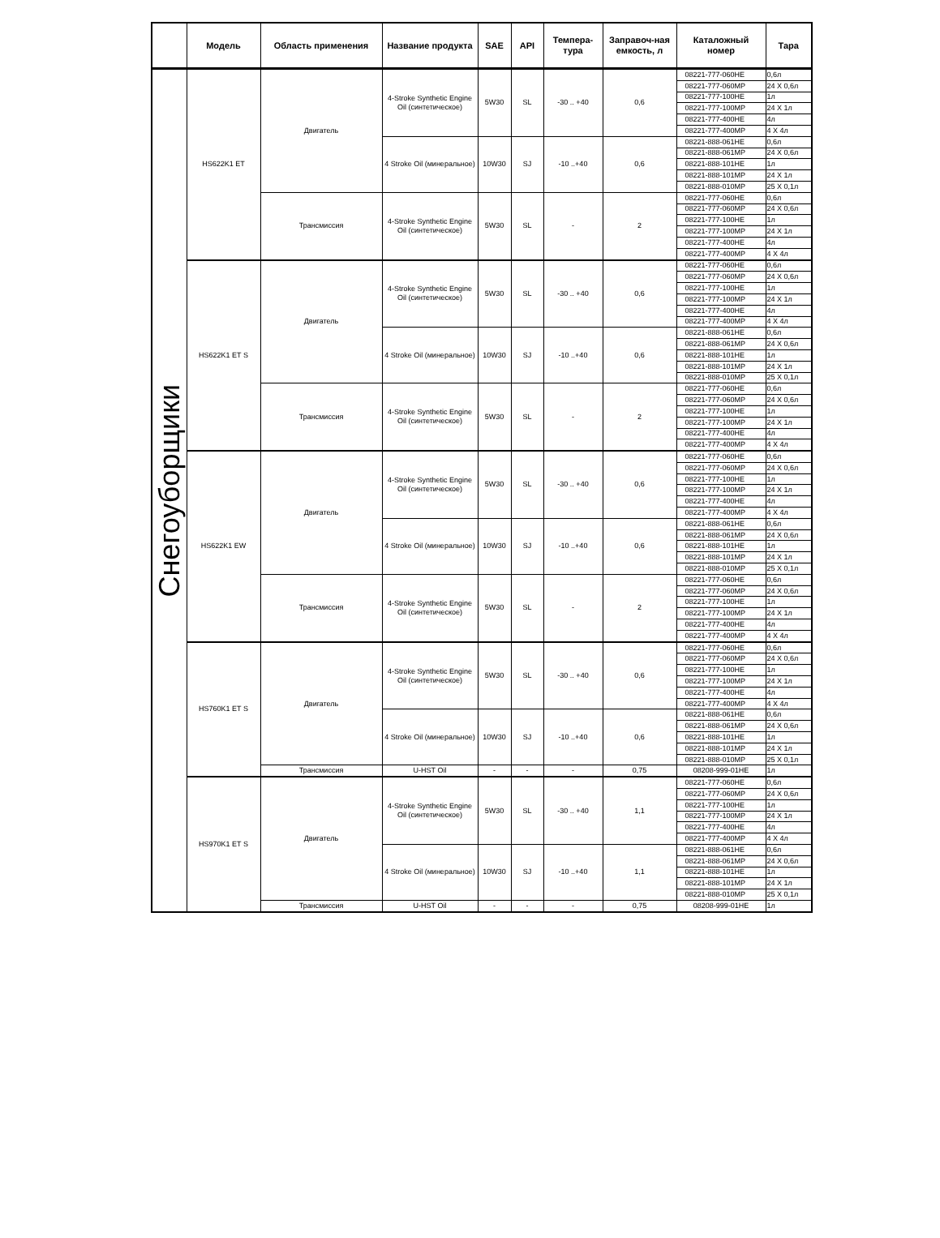| | Модель | Область применения | Название продукта | SAE | API | Темпера-тура | Заправоч-ная емкость, л | Каталожный номер | Тара |
| --- | --- | --- | --- | --- | --- | --- | --- | --- | --- |
| Снегоуборщики | HS622K1 ET | Двигатель | 4-Stroke Synthetic Engine Oil (синтетическое) | 5W30 | SL | -30 .. +40 | 0,6 | 08221-777-060HE | 0,6л |
| | | | | | | | | 08221-777-060MP | 24 X 0,6л |
| | | | | | | | | 08221-777-100HE | 1л |
| | | | | | | | | 08221-777-100MP | 24 X 1л |
| | | | | | | | | 08221-777-400HE | 4л |
| | | | | | | | | 08221-777-400MP | 4 X 4л |
| | | | 4 Stroke Oil (минеральное) | 10W30 | SJ | -10 ..+40 | 0,6 | 08221-888-061HE | 0,6л |
| | | | | | | | | 08221-888-061MP | 24 X 0,6л |
| | | | | | | | | 08221-888-101HE | 1л |
| | | | | | | | | 08221-888-101MP | 24 X 1л |
| | | | | | | | | 08221-888-010MP | 25 X 0,1л |
| | | Трансмиссия | 4-Stroke Synthetic Engine Oil (синтетическое) | 5W30 | SL | - | 2 | 08221-777-060HE | 0,6л |
| | | | | | | | | 08221-777-060MP | 24 X 0,6л |
| | | | | | | | | 08221-777-100HE | 1л |
| | | | | | | | | 08221-777-100MP | 24 X 1л |
| | | | | | | | | 08221-777-400HE | 4л |
| | | | | | | | | 08221-777-400MP | 4 X 4л |
| | HS622K1 ET S | Двигатель | 4-Stroke Synthetic Engine Oil (синтетическое) | 5W30 | SL | -30 .. +40 | 0,6 | 08221-777-060HE | 0,6л |
| | | | | | | | | 08221-777-060MP | 24 X 0,6л |
| | | | | | | | | 08221-777-100HE | 1л |
| | | | | | | | | 08221-777-100MP | 24 X 1л |
| | | | | | | | | 08221-777-400HE | 4л |
| | | | | | | | | 08221-777-400MP | 4 X 4л |
| | | | 4 Stroke Oil (минеральное) | 10W30 | SJ | -10 ..+40 | 0,6 | 08221-888-061HE | 0,6л |
| | | | | | | | | 08221-888-061MP | 24 X 0,6л |
| | | | | | | | | 08221-888-101HE | 1л |
| | | | | | | | | 08221-888-101MP | 24 X 1л |
| | | | | | | | | 08221-888-010MP | 25 X 0,1л |
| | | Трансмиссия | 4-Stroke Synthetic Engine Oil (синтетическое) | 5W30 | SL | - | 2 | 08221-777-060HE | 0,6л |
| | | | | | | | | 08221-777-060MP | 24 X 0,6л |
| | | | | | | | | 08221-777-100HE | 1л |
| | | | | | | | | 08221-777-100MP | 24 X 1л |
| | | | | | | | | 08221-777-400HE | 4л |
| | | | | | | | | 08221-777-400MP | 4 X 4л |
| | HS622K1 EW | Двигатель | 4-Stroke Synthetic Engine Oil (синтетическое) | 5W30 | SL | -30 .. +40 | 0,6 | 08221-777-060HE | 0,6л |
| | | | | | | | | 08221-777-060MP | 24 X 0,6л |
| | | | | | | | | 08221-777-100HE | 1л |
| | | | | | | | | 08221-777-100MP | 24 X 1л |
| | | | | | | | | 08221-777-400HE | 4л |
| | | | | | | | | 08221-777-400MP | 4 X 4л |
| | | | 4 Stroke Oil (минеральное) | 10W30 | SJ | -10 ..+40 | 0,6 | 08221-888-061HE | 0,6л |
| | | | | | | | | 08221-888-061MP | 24 X 0,6л |
| | | | | | | | | 08221-888-101HE | 1л |
| | | | | | | | | 08221-888-101MP | 24 X 1л |
| | | | | | | | | 08221-888-010MP | 25 X 0,1л |
| | | Трансмиссия | 4-Stroke Synthetic Engine Oil (синтетическое) | 5W30 | SL | - | 2 | 08221-777-060HE | 0,6л |
| | | | | | | | | 08221-777-060MP | 24 X 0,6л |
| | | | | | | | | 08221-777-100HE | 1л |
| | | | | | | | | 08221-777-100MP | 24 X 1л |
| | | | | | | | | 08221-777-400HE | 4л |
| | | | | | | | | 08221-777-400MP | 4 X 4л |
| | HS760K1 ET S | Двигатель | 4-Stroke Synthetic Engine Oil (синтетическое) | 5W30 | SL | -30 .. +40 | 0,6 | 08221-777-060HE | 0,6л |
| | | | | | | | | 08221-777-060MP | 24 X 0,6л |
| | | | | | | | | 08221-777-100HE | 1л |
| | | | | | | | | 08221-777-100MP | 24 X 1л |
| | | | | | | | | 08221-777-400HE | 4л |
| | | | | | | | | 08221-777-400MP | 4 X 4л |
| | | | 4 Stroke Oil (минеральное) | 10W30 | SJ | -10 ..+40 | 0,6 | 08221-888-061HE | 0,6л |
| | | | | | | | | 08221-888-061MP | 24 X 0,6л |
| | | | | | | | | 08221-888-101HE | 1л |
| | | | | | | | | 08221-888-101MP | 24 X 1л |
| | | | | | | | | 08221-888-010MP | 25 X 0,1л |
| | | Трансмиссия | U-HST Oil | - | - | - | 0,75 | 08208-999-01HE | 1л |
| | HS970K1 ET S | Двигатель | 4-Stroke Synthetic Engine Oil (синтетическое) | 5W30 | SL | -30 .. +40 | 1,1 | 08221-777-060HE | 0,6л |
| | | | | | | | | 08221-777-060MP | 24 X 0,6л |
| | | | | | | | | 08221-777-100HE | 1л |
| | | | | | | | | 08221-777-100MP | 24 X 1л |
| | | | | | | | | 08221-777-400HE | 4л |
| | | | | | | | | 08221-777-400MP | 4 X 4л |
| | | | 4 Stroke Oil (минеральное) | 10W30 | SJ | -10 ..+40 | 1,1 | 08221-888-061HE | 0,6л |
| | | | | | | | | 08221-888-061MP | 24 X 0,6л |
| | | | | | | | | 08221-888-101HE | 1л |
| | | | | | | | | 08221-888-101MP | 24 X 1л |
| | | | | | | | | 08221-888-010MP | 25 X 0,1л |
| | | Трансмиссия | U-HST Oil | - | - | - | 0,75 | 08208-999-01HE | 1л |